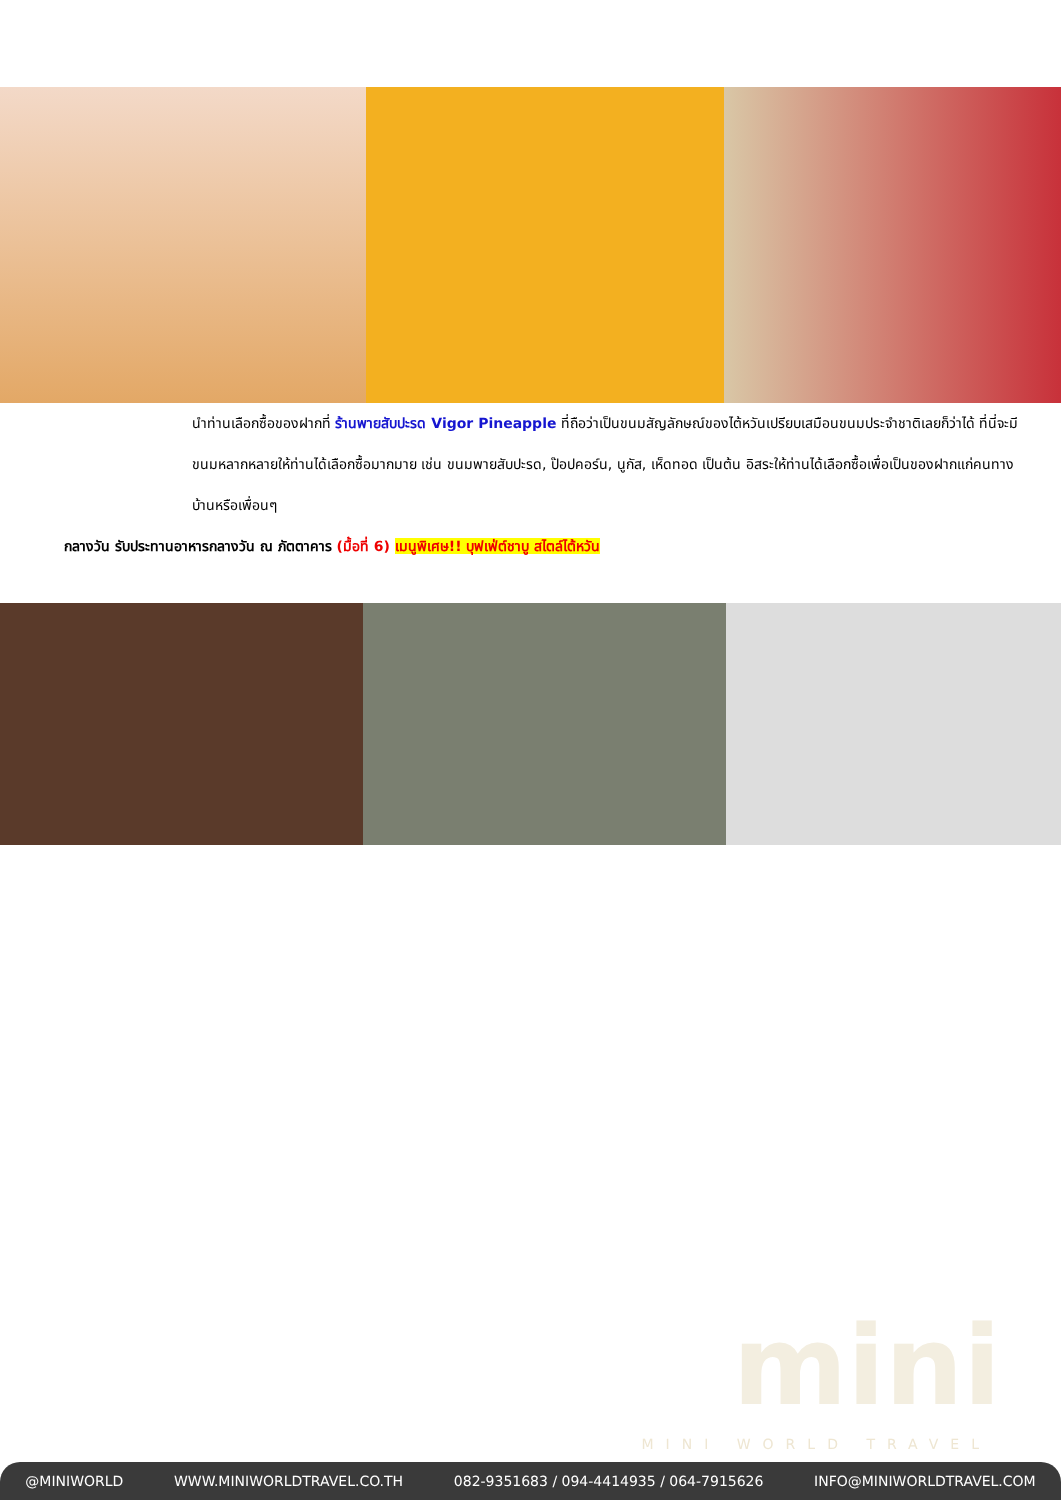นำท่านเลือกซื้อของฝากที่ ร้านพายสับปะรด Vigor Pineapple ที่ถือว่าเป็นขนมสัญลักษณ์ของไต้หวันเปรียบเสมือนขนมประจำชาติเลยก็ว่าได้ ที่นี่จะมีขนมหลากหลายให้ท่านได้เลือกซื้อมากมาย เช่น ขนมพายสับปะรด, ป๊อปคอร์น, นูกัส, เห็ดทอด เป็นต้น อิสระให้ท่านได้เลือกซื้อเพื่อเป็นของฝากแก่คนทางบ้านหรือเพื่อนๆ
กลางวัน รับประทานอาหารกลางวัน ณ ภัตตาคาร (มื้อที่ 6) เมนูพิเศษ!! บุฟเฟ่ต์ชาบู สไตล์ไต้หวัน
mini
MINI WORLD TRAVEL
@MINIWORLD WWW.MINIWORLDTRAVEL.CO.TH 082-9351683 / 094-4414935 / 064-7915626 INFO@MINIWORLDTRAVEL.COM